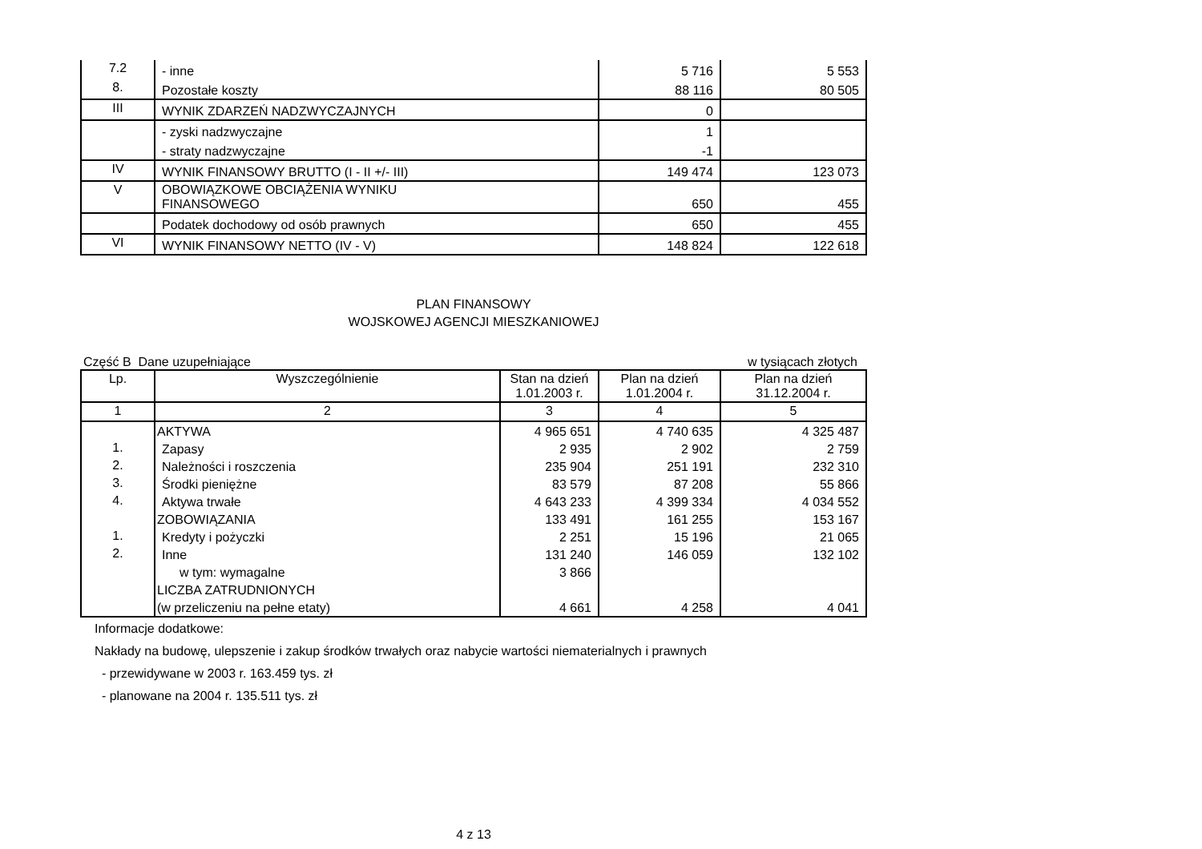| 7.2 | - inne | 5 716 | 5 553 |
| 8. | Pozostałe koszty | 88 116 | 80 505 |
| III | WYNIK ZDARZEŃ NADZWYCZAJNYCH | 0 | |
| | - zyski nadzwyczajne | 1 | |
| | - straty nadzwyczajne | -1 | |
| IV | WYNIK FINANSOWY BRUTTO (I - II +/- III) | 149 474 | 123 073 |
| V | OBOWIĄZKOWE OBCIĄŻENIA WYNIKU FINANSOWEGO | 650 | 455 |
| | Podatek dochodowy od osób prawnych | 650 | 455 |
| VI | WYNIK FINANSOWY NETTO (IV - V) | 148 824 | 122 618 |
PLAN FINANSOWY
WOJSKOWEJ AGENCJI MIESZKANIOWEJ
Część B Dane uzupełniające w tysiącach złotych
| Lp. | Wyszczególnienie | Stan na dzień 1.01.2003 r. | Plan na dzień 1.01.2004 r. | Plan na dzień 31.12.2004 r. |
| --- | --- | --- | --- | --- |
| 1 | 2 | 3 | 4 | 5 |
| | AKTYWA | 4 965 651 | 4 740 635 | 4 325 487 |
| 1. | Zapasy | 2 935 | 2 902 | 2 759 |
| 2. | Należności i roszczenia | 235 904 | 251 191 | 232 310 |
| 3. | Środki pieniężne | 83 579 | 87 208 | 55 866 |
| 4. | Aktywa trwałe | 4 643 233 | 4 399 334 | 4 034 552 |
| | ZOBOWIĄZANIA | 133 491 | 161 255 | 153 167 |
| 1. | Kredyty i pożyczki | 2 251 | 15 196 | 21 065 |
| 2. | Inne | 131 240 | 146 059 | 132 102 |
| | w tym: wymagalne | 3 866 | | |
| | LICZBA ZATRUDNIONYCH | | | |
| | (w przeliczeniu na pełne etaty) | 4 661 | 4 258 | 4 041 |
Informacje dodatkowe:
Nakłady na budowę, ulepszenie i zakup środków trwałych oraz nabycie wartości niematerialnych i prawnych
- przewidywane w 2003 r. 163.459 tys. zł
- planowane na 2004 r. 135.511 tys. zł
4 z 13